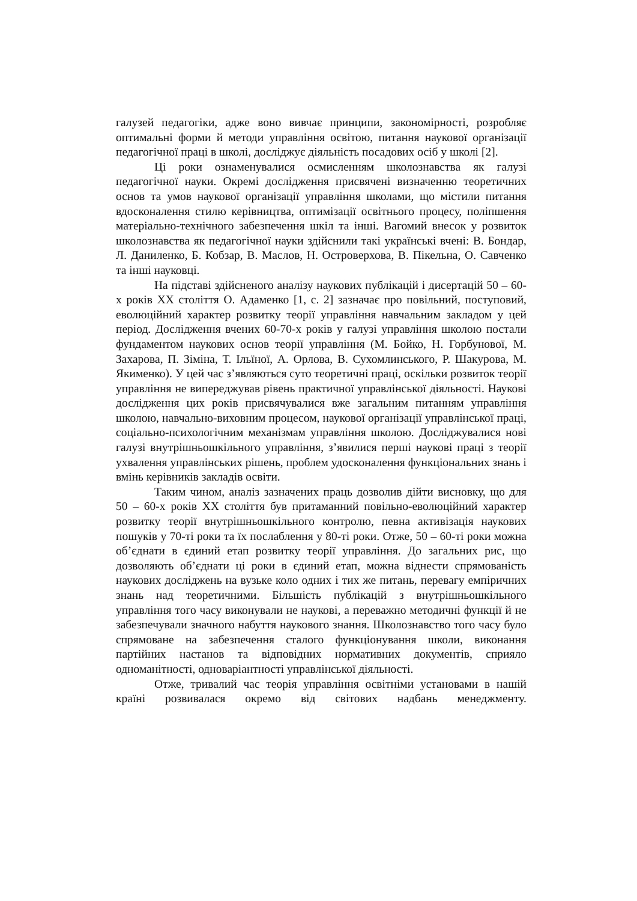галузей педагогіки, адже воно вивчає принципи, закономірності, розробляє оптимальні форми й методи управління освітою, питання наукової організації педагогічної праці в школі, досліджує діяльність посадових осіб у школі [2].
Ці роки ознаменувалися осмисленням школознавства як галузі педагогічної науки. Окремі дослідження присвячені визначенню теоретичних основ та умов наукової організації управління школами, що містили питання вдосконалення стилю керівництва, оптимізації освітнього процесу, поліпшення матеріально-технічного забезпечення шкіл та інші. Вагомий внесок у розвиток школознавства як педагогічної науки здійснили такі українські вчені: В. Бондар, Л. Даниленко, Б. Кобзар, В. Маслов, Н. Островерхова, В. Пікельна, О. Савченко та інші науковці.
На підставі здійсненого аналізу наукових публікацій і дисертацій 50 – 60-х років ХХ століття О. Адаменко [1, с. 2] зазначає про повільний, поступовий, еволюційний характер розвитку теорії управління навчальним закладом у цей період. Дослідження вчених 60-70-х років у галузі управління школою постали фундаментом наукових основ теорії управління (М. Бойко, Н. Горбунової, М. Захарова, П. Зіміна, Т. Ільїної, А. Орлова, В. Сухомлинського, Р. Шакурова, М. Якименко). У цей час з’являються суто теоретичні праці, оскільки розвиток теорії управління не випереджував рівень практичної управлінської діяльності. Наукові дослідження цих років присвячувалися вже загальним питанням управління школою, навчально-виховним процесом, наукової організації управлінської праці, соціально-психологічним механізмам управління школою. Досліджувалися нові галузі внутрішньошкільного управління, з’явилися перші наукові праці з теорії ухвалення управлінських рішень, проблем удосконалення функціональних знань і вмінь керівників закладів освіти.
Таким чином, аналіз зазначених праць дозволив дійти висновку, що для 50 – 60-х років ХХ століття був притаманний повільно-еволюційний характер розвитку теорії внутрішньошкільного контролю, певна активізація наукових пошуків у 70-ті роки та їх послаблення у 80-ті роки. Отже, 50 – 60-ті роки можна об’єднати в єдиний етап розвитку теорії управління. До загальних рис, що дозволяють об’єднати ці роки в єдиний етап, можна віднести спрямованість наукових досліджень на вузьке коло одних і тих же питань, перевагу емпіричних знань над теоретичними. Більшість публікацій з внутрішньошкільного управління того часу виконували не наукові, а переважно методичні функції й не забезпечували значного набуття наукового знання. Школознавство того часу було спрямоване на забезпечення сталого функціонування школи, виконання партійних настанов та відповідних нормативних документів, сприяло одноманітності, одноваріантності управлінської діяльності.
Отже, тривалий час теорія управління освітніми установами в нашій країні розвивалася окремо від світових надбань менеджменту.